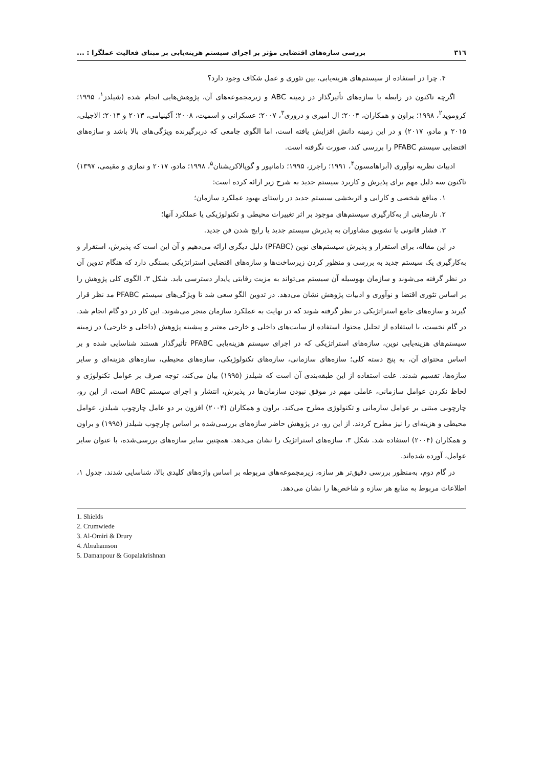٣١٦ بررسی سازه‌های اقتضایی مؤثر بر اجرای سیستم هزینه‌یابی بر مبنای فعالیت عملگرا : ...
۴. چرا در استفاده از سیستم‌های هزینه‌یابی، بین تئوری و عمل شکاف وجود دارد؟
اگرچه تاکنون در رابطه با سازه‌های تأثیرگذار در زمینه ABC و زیرمجموعه‌های آن، پژوهش‌هایی انجام شده (شیلدز<sup>١</sup>، ١٩٩۵؛ کروموید<sup>٢</sup>، ١٩٩٨؛ براون و همکاران، ٢٠٠۴؛ ال امیری و دروری<sup>٣</sup>، ٢٠٠٧؛ عسکرانی و اسمیت، ٢٠٠٨؛ آکینیامی، ٢٠١٣ و ٢٠١۴؛ الاجیلی، ٢٠١۵ و مادو، ٢٠١٧) و در این زمینه دانش افزایش یافته است، اما الگوی جامعی که دربرگیرنده ویژگی‌های بالا باشد و سازه‌های اقتضایی سیستم PFABC را بررسی کند، صورت نگرفته است.
ادبیات نظریه نوآوری (آبراهامسون<sup>۴</sup>، ١٩٩١؛ راجرز، ١٩٩۵؛ دامانپور و گوپالاکریشنان<sup>۵</sup>، ١٩٩٨؛ مادو، ٢٠١٧ و نمازی و مقیمی، ١٣٩٧) تاکنون سه دلیل مهم برای پذیرش و کاربرد سیستم جدید به شرح زیر ارائه کرده است:
١. منافع شخصی و کارایی و اثربخشی سیستم جدید در راستای بهبود عملکرد سازمان؛
٢. نارضایتی از به‌کارگیری سیستم‌های موجود بر اثر تغییرات محیطی و تکنولوژیکی یا عملکرد آنها؛
٣. فشار قانونی یا تشویق مشاوران به پذیرش سیستم جدید یا رایج شدن فن جدید.
در این مقاله، برای استقرار و پذیرش سیستم‌های نوین (PFABC) دلیل دیگری ارائه می‌دهیم و آن این است که پذیرش، استقرار و به‌کارگیری یک سیستم جدید به بررسی و منظور کردن زیرساخت‌ها و سازه‌های اقتضایی استراتژیکی بستگی دارد که هنگام تدوین آن در نظر گرفته می‌شوند و سازمان بهوسیله آن سیستم می‌تواند به مزیت رقابتی پایدار دسترسی یابد. شکل ٣، الگوی کلی پژوهش را بر اساس تئوری اقتضا و نوآوری و ادبیات پژوهش نشان می‌دهد. در تدوین الگو سعی شد تا ویژگی‌های سیستم PFABC مد نظر قرار گیرند و سازه‌های جامع استراتژیکی در نظر گرفته شوند که در نهایت به عملکرد سازمان منجر می‌شوند. این کار در دو گام انجام شد. در گام نخست، با استفاده از تحلیل محتوا، استفاده از سایت‌های داخلی و خارجی معتبر و پیشینه پژوهش (داخلی و خارجی) در زمینه سیستم‌های هزینه‌یابی نوین، سازه‌های استراتژیکی که در اجرای سیستم هزینه‌یابی PFABC تأثیرگذار هستند شناسایی شده و بر اساس محتوای آن، به پنج دسته کلی؛ سازه‌های سازمانی، سازه‌های تکنولوژیکی، سازه‌های محیطی، سازه‌های هزینه‌ای و سایر سازه‌ها، تقسیم شدند. علت استفاده از این طبقه‌بندی آن است که شیلدز (١٩٩۵) بیان می‌کند، توجه صرف بر عوامل تکنولوژی و لحاظ نکردن عوامل سازمانی، عاملی مهم در موفق نبودن سازمان‌ها در پذیرش، انتشار و اجرای سیستم ABC است، از این رو، چارچوبی مبتنی بر عوامل سازمانی و تکنولوژی مطرح می‌کند. براون و همکاران (٢٠٠۴) افزون بر دو عامل چارچوب شیلدز، عوامل محیطی و هزینه‌ای را نیز مطرح کردند. از این رو، در پژوهش حاضر سازه‌های بررسی‌شده بر اساس چارچوب شیلدز (١٩٩۵) و براون و همکاران (٢٠٠۴) استفاده شد. شکل ٣، سازه‌های استراتژیک را نشان می‌دهد. همچنین سایر سازه‌های بررسی‌شده، با عنوان سایر عوامل، آورده شده‌اند.
در گام دوم، به‌منظور بررسی دقیق‌تر هر سازه، زیرمجموعه‌های مربوطه بر اساس واژه‌های کلیدی بالا، شناسایی شدند. جدول ١، اطلاعات مربوط به منابع هر سازه و شاخص‌ها را نشان می‌دهد.
1. Shields
2. Crumwiede
3. Al-Omiri & Drury
4. Abrahamson
5. Damanpour & Gopalakrishnan